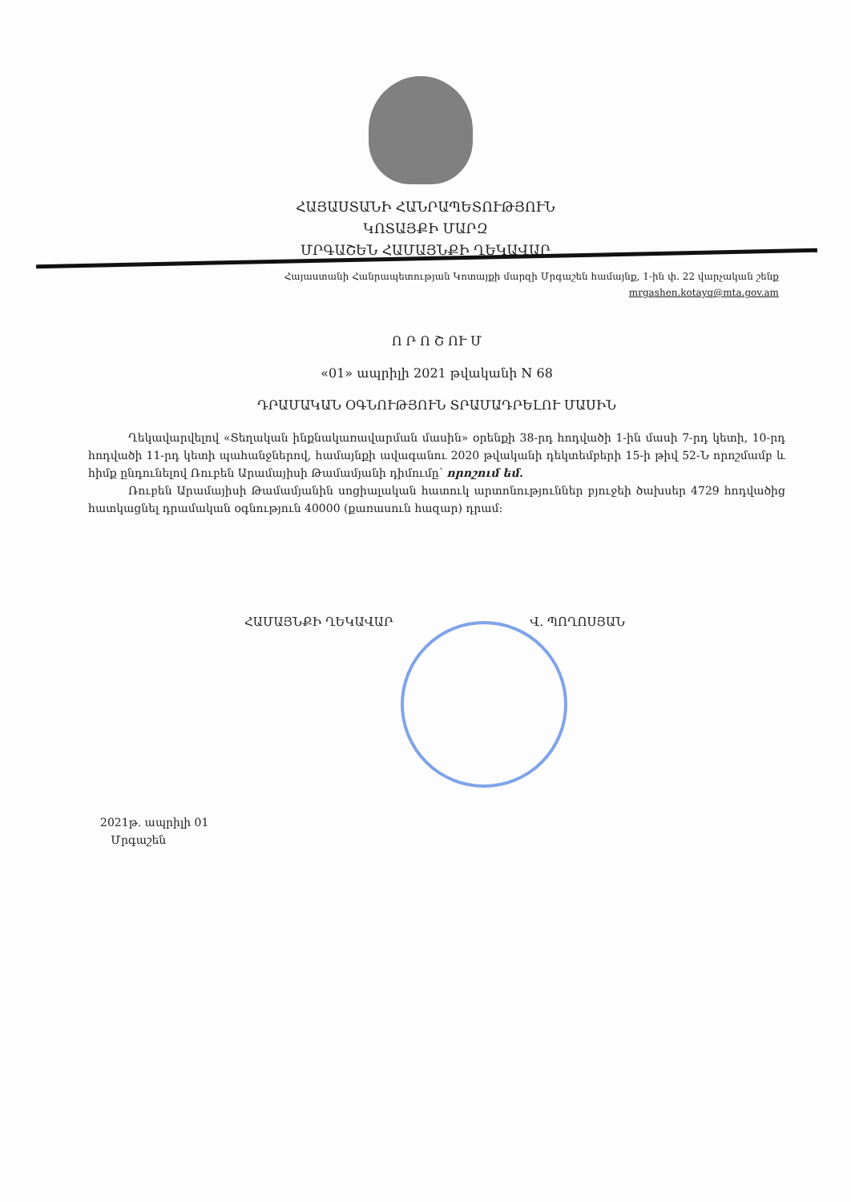ՀԱՅԱՍՏԱՆԻ ՀԱՆՐԱՊԵՏՈՒԹՅՈՒՆ
ԿՈՏԱՅՔԻ ՄԱՐԶ
ՄՐԳԱՇԵՆ ՀԱՄԱՅՆՔԻ ՂԵԿԱՎԱՐ
Հայաստանի Հանրապետության Կոտայքի մարզի Մրգաշեն համայնք, 1-ին փ. 22 վարչական շենք
mrgashen.kotayq@mta.gov.am
Ո Ր Ո Շ ՈՒ Մ
«01» ապրիլի 2021 թվականի N 68
ԴՐԱՄԱԿԱՆ ՕԳՆՈՒԹՅՈՒՆ ՏՐԱՄԱԴՐԵԼՈՒ ՄԱՍԻՆ
Ղեկավարվելով «Տեղական ինքնակառավարման մասին» օրենքի 38-րդ հոդվածի 1-ին մասի 7-րդ կետի, 10-րդ հոդվածի 11-րդ կետի պահանջներով, համայնքի ավագանու 2020 թվականի դեկտեմբերի 15-ի թիվ 52-Ն որոշմամբ և հիմք ընդունելով Ռուբեն Արամայիսի Թամամյանի դիմումը՝ որոշում եմ.
Ռուբեն Արամայիսի Թամամյանին սոցիալական հատուկ արտոնություններ բյուջեի ծախսեր 4729 հոդվածից հատկացնել դրամական օգնություն 40000 (քառասուն հազար) դրամ:
ՀԱՄԱՅՆՔԻ ՂԵԿԱՎԱՐ Վ. ՊՈՂՈՍՅԱՆ
2021թ. ապրիլի 01
Մրգաշեն